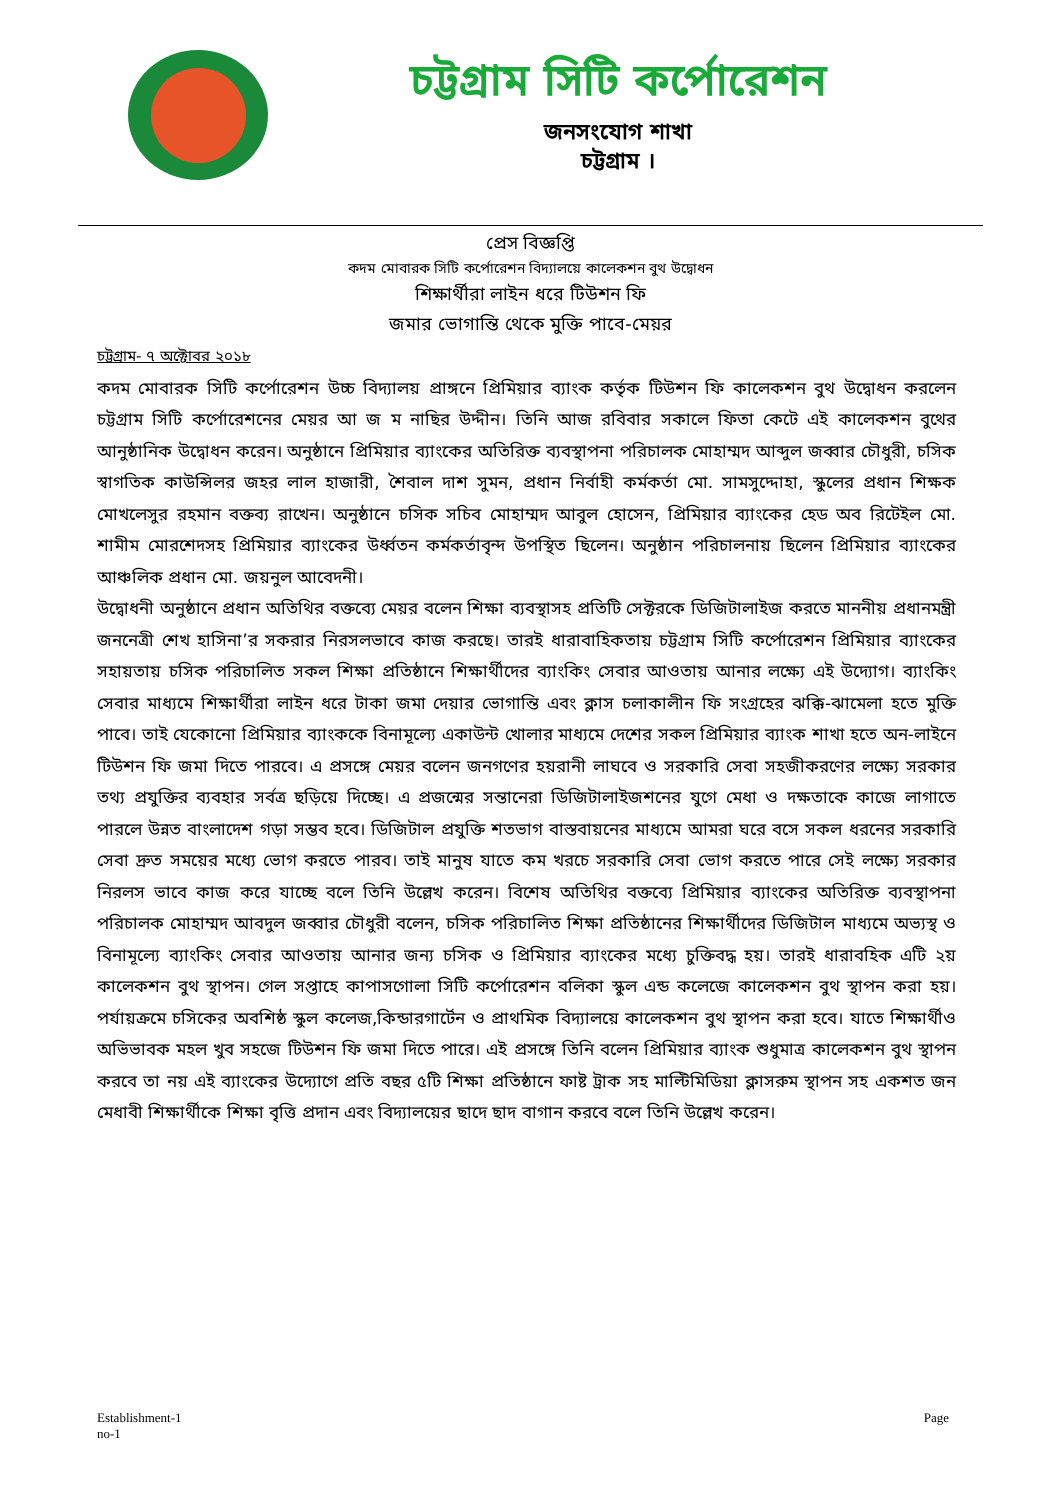চট্টগ্রাম সিটি কর্পোরেশন
জনসংযোগ শাখা
চট্টগ্রাম ।
প্রেস বিজ্ঞপ্তি
কদম মোবারক সিটি কর্পোরেশন বিদ্যালয়ে কালেকশন বুথ উদ্বোধন
শিক্ষার্থীরা লাইন ধরে টিউশন ফি
জমার ভোগান্তি থেকে মুক্তি পাবে-মেয়র
চট্টগ্রাম- ৭ অক্টোবর ২০১৮
কদম মোবারক সিটি কর্পোরেশন উচ্চ বিদ্যালয় প্রাঙ্গনে প্রিমিয়ার ব্যাংক কর্তৃক টিউশন ফি কালেকশন বুথ উদ্বোধন করলেন চট্টগ্রাম সিটি কর্পোরেশনের মেয়র আ জ ম নাছির উদ্দীন। তিনি আজ রবিবার সকালে ফিতা কেটে এই কালেকশন বুথের আনুষ্ঠানিক উদ্বোধন করেন। অনুষ্ঠানে প্রিমিয়ার ব্যাংকের অতিরিক্ত ব্যবস্থাপনা পরিচালক মোহাম্মদ আব্দুল জব্বার চৌধুরী, চসিক স্বাগতিক কাউন্সিলর জহর লাল হাজারী, শৈবাল দাশ সুমন, প্রধান নির্বাহী কর্মকর্তা মো. সামসুদ্দোহা, স্কুলের প্রধান শিক্ষক মোখলেসুর রহমান বক্তব্য রাখেন। অনুষ্ঠানে চসিক সচিব মোহাম্মদ আবুল হোসেন, প্রিমিয়ার ব্যাংকের হেড অব রিটেইল মো. শামীম মোরশেদসহ প্রিমিয়ার ব্যাংকের উর্ধ্বতন কর্মকর্তাবৃন্দ উপস্থিত ছিলেন। অনুষ্ঠান পরিচালনায় ছিলেন প্রিমিয়ার ব্যাংকের আঞ্চলিক প্রধান মো. জয়নুল আবেদনী।
উদ্বোধনী অনুষ্ঠানে প্রধান অতিথির বক্তব্যে মেয়র বলেন শিক্ষা ব্যবস্থাসহ প্রতিটি সেক্টরকে ডিজিটালাইজ করতে মাননীয় প্রধানমন্ত্রী জননেত্রী শেখ হাসিনা’র সকরার নিরসলভাবে কাজ করছে। তারই ধারাবাহিকতায় চট্টগ্রাম সিটি কর্পোরেশন প্রিমিয়ার ব্যাংকের সহায়তায় চসিক পরিচালিত সকল শিক্ষা প্রতিষ্ঠানে শিক্ষার্থীদের ব্যাংকিং সেবার আওতায় আনার লক্ষ্যে এই উদ্যোগ। ব্যাংকিং সেবার মাধ্যমে শিক্ষার্থীরা লাইন ধরে টাকা জমা দেয়ার ভোগান্তি এবং ক্লাস চলাকালীন ফি সংগ্রহের ঝক্কি-ঝামেলা হতে মুক্তি পাবে। তাই যেকোনো প্রিমিয়ার ব্যাংককে বিনামূল্যে একাউন্ট খোলার মাধ্যমে দেশের সকল প্রিমিয়ার ব্যাংক শাখা হতে অন-লাইনে টিউশন ফি জমা দিতে পারবে। এ প্রসঙ্গে মেয়র বলেন জনগণের হয়রানী লাঘবে ও সরকারি সেবা সহজীকরণের লক্ষ্যে সরকার তথ্য প্রযুক্তির ব্যবহার সর্বত্র ছড়িয়ে দিচ্ছে। এ প্রজন্মের সন্তানেরা ডিজিটালাইজশনের যুগে মেধা ও দক্ষতাকে কাজে লাগাতে পারলে উন্নত বাংলাদেশ গড়া সম্ভব হবে। ডিজিটাল প্রযুক্তি শতভাগ বাস্তবায়নের মাধ্যমে আমরা ঘরে বসে সকল ধরনের সরকারি সেবা দ্রুত সময়ের মধ্যে ভোগ করতে পারব। তাই মানুষ যাতে কম খরচে সরকারি সেবা ভোগ করতে পারে সেই লক্ষ্যে সরকার নিরলস ভাবে কাজ করে যাচ্ছে বলে তিনি উল্লেখ করেন। বিশেষ অতিথির বক্তব্যে প্রিমিয়ার ব্যাংকের অতিরিক্ত ব্যবস্থাপনা পরিচালক মোহাম্মদ আবদুল জব্বার চৌধুরী বলেন, চসিক পরিচালিত শিক্ষা প্রতিষ্ঠানের শিক্ষার্থীদের ডিজিটাল মাধ্যমে অভ্যস্থ ও বিনামূল্যে ব্যাংকিং সেবার আওতায় আনার জন্য চসিক ও প্রিমিয়ার ব্যাংকের মধ্যে চুক্তিবদ্ধ হয়। তারই ধারাবহিক এটি ২য় কালেকশন বুথ স্থাপন। গেল সপ্তাহে কাপাসগোলা সিটি কর্পোরেশন বলিকা স্কুল এন্ড কলেজে কালেকশন বুথ স্থাপন করা হয়। পর্যায়ক্রমে চসিকের অবশিষ্ঠ স্কুল কলেজ,কিন্ডারগার্টেন ও প্রাথমিক বিদ্যালয়ে কালেকশন বুথ স্থাপন করা হবে। যাতে শিক্ষার্থীও অভিভাবক মহল খুব সহজে টিউশন ফি জমা দিতে পারে। এই প্রসঙ্গে তিনি বলেন প্রিমিয়ার ব্যাংক শুধুমাত্র কালেকশন বুথ স্থাপন করবে তা নয় এই ব্যাংকের উদ্যোগে প্রতি বছর ৫টি শিক্ষা প্রতিষ্ঠানে ফাষ্ট ট্রাক সহ মাল্টিমিডিয়া ক্লাসরুম স্থাপন সহ একশত জন মেধাবী শিক্ষার্থীকে শিক্ষা বৃত্তি প্রদান এবং বিদ্যালয়ের ছাদে ছাদ বাগান করবে বলে তিনি উল্লেখ করেন।
Establishment-1
no-1
Page